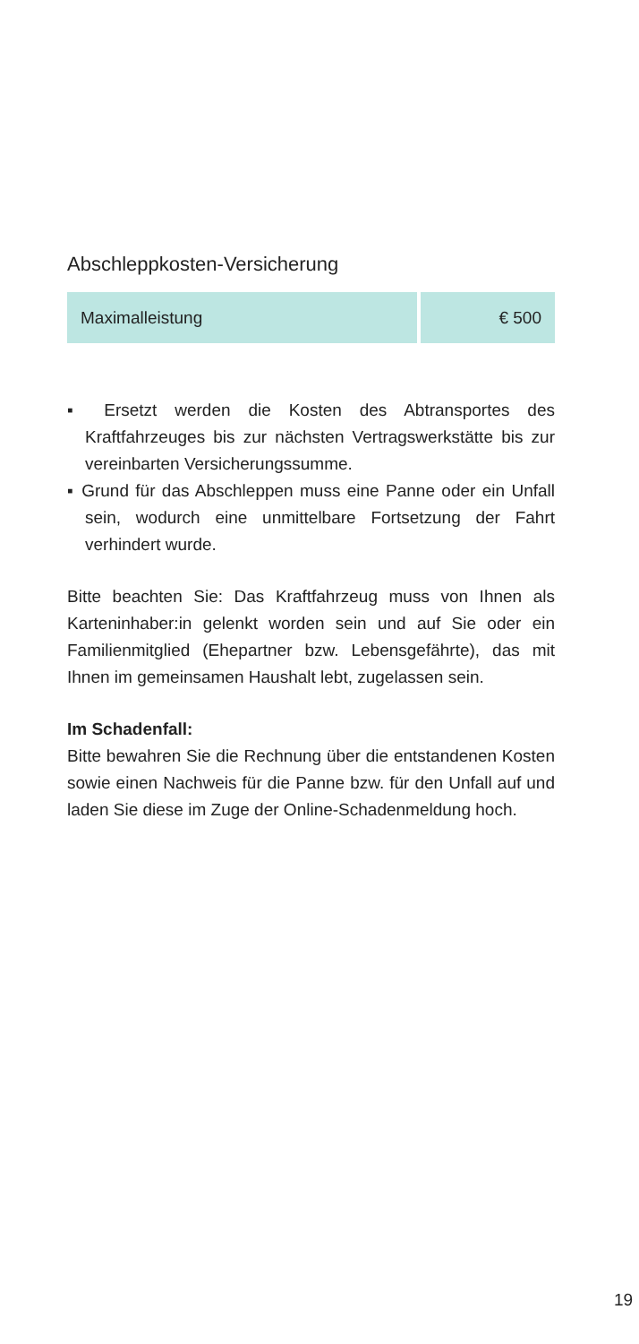Abschleppkosten-Versicherung
| Maximalleistung | € 500 |
▪ Ersetzt werden die Kosten des Abtransportes des Kraftfahrzeuges bis zur nächsten Vertragswerkstätte bis zur vereinbarten Versicherungssumme.
▪ Grund für das Abschleppen muss eine Panne oder ein Unfall sein, wodurch eine unmittelbare Fortsetzung der Fahrt verhindert wurde.
Bitte beachten Sie: Das Kraftfahrzeug muss von Ihnen als Karteninhaber:in gelenkt worden sein und auf Sie oder ein Familienmitglied (Ehepartner bzw. Lebensgefährte), das mit Ihnen im gemeinsamen Haushalt lebt, zugelassen sein.
Im Schadenfall:
Bitte bewahren Sie die Rechnung über die entstandenen Kosten sowie einen Nachweis für die Panne bzw. für den Unfall auf und laden Sie diese im Zuge der Online-Schadenmeldung hoch.
19